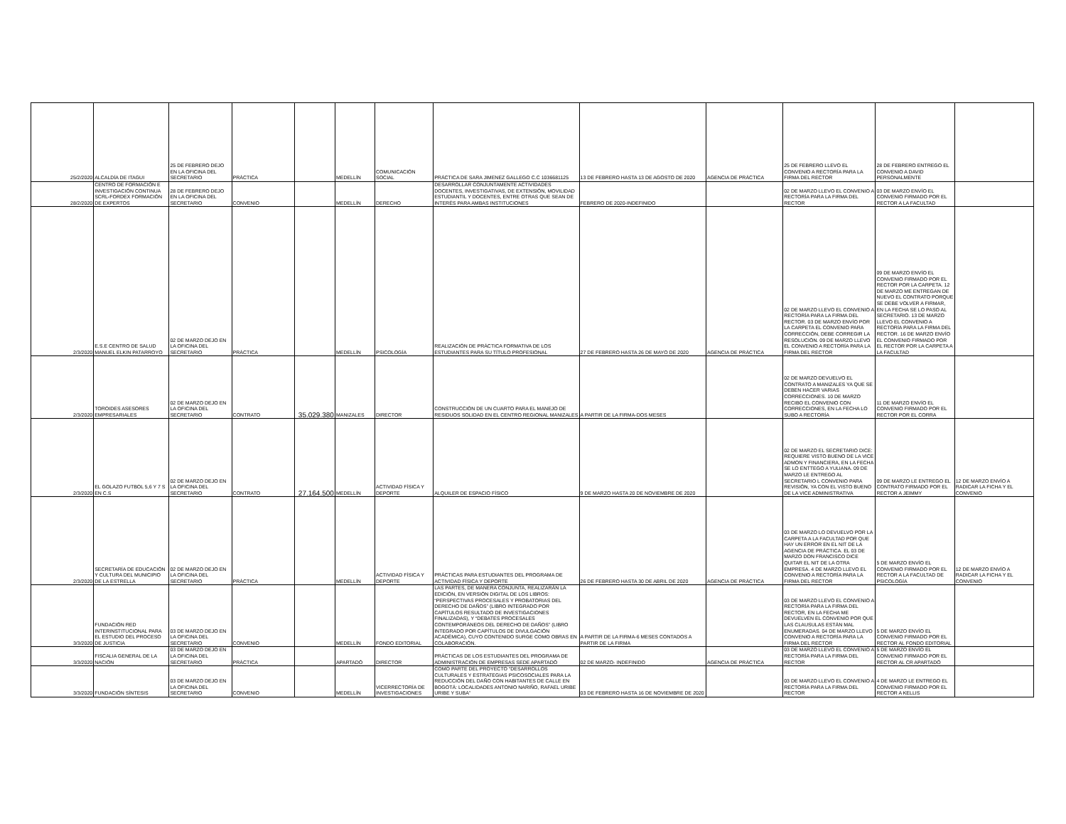| 25/2/2020 | ALCALDÍA DE ITAGUI | 25 DE FEBRERO DEJO EN LA OFICINA DEL SECRETARIO | PRÁCTICA | | MEDELLÍN | COMUNICACIÓN SOCIAL | PRÁCTICA DE SARA JIMENEZ GALLEGO C.C 1036681125 | 13 DE FEBRERO HASTA 13 DE AGOSTO DE 2020 | AGENCIA DE PRÁCTICA | 25 DE FEBRERO LLEVO EL CONVENIO A RECTORÍA PARA LA FIRMA DEL RECTOR | 28 DE FEBRERO ENTREGO EL CONVENIO A DAVID PERSONALMENTE | |
| 28/2/2020 | CENTRO DE FORMACIÓN E INVESTIGACIÓN CONTINUA SCRL-FORDEX FORMACIÓN DE EXPERTOS | 28 DE FEBRERO DEJO EN LA OFICINA DEL SECRETARIO | CONVENIO | | MEDELLÍN | DERECHO | DESARROLLAR CONJUNTAMENTE ACTIVIDADES DOCENTES, INVESTIGATIVAS, DE EXTENSIÓN, MOVILIDAD ESTUDIANTIL Y DOCENTES, ENTRE OTRAS QUE SEAN DE INTERÉS PARA AMBAS INSTITUCIONES | FEBRERO DE 2020-INDEFINIDO | | 02 DE MARZO LLEVO EL CONVENIO A RECTORÍA PARA LA FIRMA DEL RECTOR | 03 DE MARZO ENVÍO EL CONVENIO FIRMADO POR EL RECTOR A LA FACULTAD | |
| 2/3/2020 | E.S.E CENTRO DE SALUD MANUEL ELKIN PATARROYO | 02 DE MARZO DEJO EN LA OFICINA DEL SECRETARIO | PRÁCTICA | | MEDELLÍN | PSICOLOGÍA | REALIZACIÓN DE PRÁCTICA FORMATIVA DE LOS ESTUDIANTES PARA SU TÍTULO PROFESIONAL | 27 DE FEBRERO HASTA 26 DE MAYO DE 2020 | AGENCIA DE PRÁCTICA | 02 DE MARZO LLEVO EL CONVENIO A RECTORÍA PARA LA FIRMA DEL RECTOR. 03 DE MARZO ENVÍO POR LA CARPETA EL CONVENIO PARA CORRECCIÓN, DEBE CORREGIR LA RESOLUCIÓN. 09 DE MARZO LLEVO EL CONVENIO A RECTORÍA PARA LA FIRMA DEL RECTOR | 09 DE MARZO ENVÍO EL CONVENIO FIRMADO POR EL RECTOR POR LA CARPETA. 12 DE MARZO ME ENTREGAN DE NUEVO EL CONTRATO PORQUE SE DEBE VOLVER A FIRMAR, EN LA FECHA SE LO PASO AL SECRETARIO. 13 DE MARZO LLEVO EL CONVENIO A RECTORÍA PARA LA FIRMA DEL RECTOR. 16 DE MARZO ENVÍO EL CONVENIO FIRMADO POR EL RECTOR POR LA CARPETA A LA FACULTAD | |
| 2/3/2020 | TOROIDES ASESORES EMPRESARIALES | 02 DE MARZO DEJO EN LA OFICINA DEL SECRETARIO | CONTRATO | 35.029.380 | MANIZALES | DIRECTOR | CONSTRUCCIÓN DE UN CUARTO PARA EL MANEJO DE RESIDUOS SOLIDAD EN EL CENTRO REGIONAL MANIZALES | A PARTIR DE LA FIRMA-DOS MESES | | 02 DE MARZO DEVUELVO EL CONTRATO A MANIZALES YA QUE SE DEBEN HACER VARIAS CORRECCIONES. 10 DE MARZO RECIBO EL CONVENIO CON CORRECCIONES, EN LA FECHA LO SUBO A RECTORÍA | 11 DE MARZO ENVÍO EL CONVENIO FIRMADO POR EL RECTOR POR EL CORRA | |
| 2/3/2020 | EL GOLAZO FUTBOL 5,6 Y 7 S EN C.S | 02 DE MARZO DEJO EN LA OFICINA DEL SECRETARIO | CONTRATO | 27.164.500 | MEDELLÍN | ACTIVIDAD FÍSICA Y DEPORTE | ALQUILER DE ESPACIO FÍSICO | 9 DE MARZO HASTA 20 DE NOVIEMBRE DE 2020 | | 02 DE MARZO EL SECRETARIO DICE: REQUIERE VISTO BUENO DE LA VICE ADMON Y FINANCIERA, EN LA FECHA SE LO ENTTEGO A YULIANA. 09 DE MARZO LE ENTREGO AL SECRETARIO L CONVENIO PARA REVISIÓN, YA CON EL VISTO BUENO DE LA VICE ADMINISTRATIVA | 09 DE MARZO LE ENTREGO EL CONTRATO FIRMADO POR EL RECTOR A JEIMMY | 12 DE MARZO ENVÍO A RADICAR LA FICHA Y EL CONVENIO |
| 2/3/2020 | SECRETARÍA DE EDUCACIÓN Y CULTURA DEL MUNICIPIO DE LA ESTRELLA | 02 DE MARZO DEJO EN LA OFICINA DEL SECRETARIO | PRÁCTICA | | MEDELLÍN | ACTIVIDAD FÍSICA Y DEPORTE | PRÁCTICAS PARA ESTUDIANTES DEL PROGRAMA DE ACTIVIDAD FÍSICA Y DEPORTE | 26 DE FEBRERO HASTA 30 DE ABRIL DE 2020 | AGENCIA DE PRÁCTICA | 03 DE MARZO LO DEVUELVO POR LA CARPETA A LA FACULTAD POR QUE HAY UN ERROR EN EL NIT DE LA AGENCIA DE PRÁCTICA. EL 03 DE MARZO DON FRANCISCO DICE QUITAR EL NIT DE LA OTRA EMPRESA. 4 DE MARZO LLEVO EL CONVENIO A RECTORÍA PARA LA FIRMA DEL RECTOR | 5 DE MARZO ENVÍO EL CONVENIO FIRMADO POR EL RECTOR A LA FACULTAD DE PSICOLOGÍA | 12 DE MARZO ENVÍO A RADICAR LA FICHA Y EL CONVENIO |
| 3/3/2020 | FUNDACIÓN RED INTERINSTITUCIONAL PARA EL ESTUDIO DEL PROCESO DE JUSTICIA | 03 DE MARZO DEJO EN LA OFICINA DEL SECRETARIO | CONVENIO | | MEDELLÍN | FONDO EDITORIAL | LAS PARTES, DE MANERA CONJUNTA, REALIZARÁN LA EDICIÓN, EN VERSIÓN DIGITAL DE LOS LIBROS: “PERSPECTIVAS PROCESALES Y PROBATORIAS DEL DERECHO DE DAÑOS” (LIBRO INTEGRADO POR CAPÍTULOS RESULTADO DE INVESTIGACIONES FINALIZADAS), Y “DEBATES PROCESALES CONTEMPORÁNEOS DEL DERECHO DE DAÑOS” (LIBRO INTEGRADO POR CAPÍTULOS DE DIVULGACIÓN ACADÉMICA), CUYO CONTENIDO SURGE COMO OBRAS EN COLABORACIÓN. | A PARTIR DE LA FIRMA-6 MESES CONTADOS A PARTIR DE LA FIRMA | | 03 DE MARZO LLEVO EL CONVENIO A RECTORÍA PARA LA FIRMA DEL RECTOR, EN LA FECHA ME DEVUELVEN EL CONVENIO POR QUE LAS CLAUSULAS ESTÁN MAL ENUMERADAS. 04 DE MARZO LLEVO CONVENIO A RECTORÍA PARA LA FIRMA DEL RECTOR | 5 DE MARZO ENVÍO EL CONVENIO FIRMADO POR EL RECTOR AL FONDO EDITORIAL | |
| 3/3/2020 | FISCALIA GENERAL DE LA NACIÓN | 03 DE MARZO DEJO EN LA OFICINA DEL SECRETARIO | PRÁCTICA | | APARTADÓ | DIRECTOR | PRÁCTICAS DE LOS ESTUDIANTES DEL PROGRAMA DE ADMINISTRACIÓN DE EMPRESAS SEDE APARTADÓ | 02 DE MARZO- INDEFINIDO | AGENCIA DE PRÁCTICA | 03 DE MARZO LLEVO EL CONVENIO A RECTORÍA PARA LA FIRMA DEL RECTOR | 5 DE MARZO ENVÍO EL CONVENIO FIRMADO POR EL RECTOR AL CR APARTADÓ | |
| 3/3/2020 | FUNDACIÓN SÍNTESIS | 03 DE MARZO DEJO EN LA OFICINA DEL SECRETARIO | CONVENIO | | MEDELLÍN | VICERRECTORÍA DE INVESTIGACIONES | COMO PARTE DEL PROYECTO “DESARROLLOS CULTURALES Y ESTRATEGIAS PSICOSOCIALES PARA LA REDUCCIÓN DEL DAÑO CON HABITANTES DE CALLE EN BOGOTÁ: LOCALIDADES ANTONIO NARIÑO, RAFAEL URIBE URIBE Y SUBA” | 03 DE FEBRERO HASTA 16 DE NOVIEMBRE DE 2020 | | 03 DE MARZO LLEVO EL CONVENIO A RECTORÍA PARA LA FIRMA DEL RECTOR | 4 DE MARZO LE ENTREGO EL CONVENIO FIRMADO POR EL RECTOR A KELLIS | |